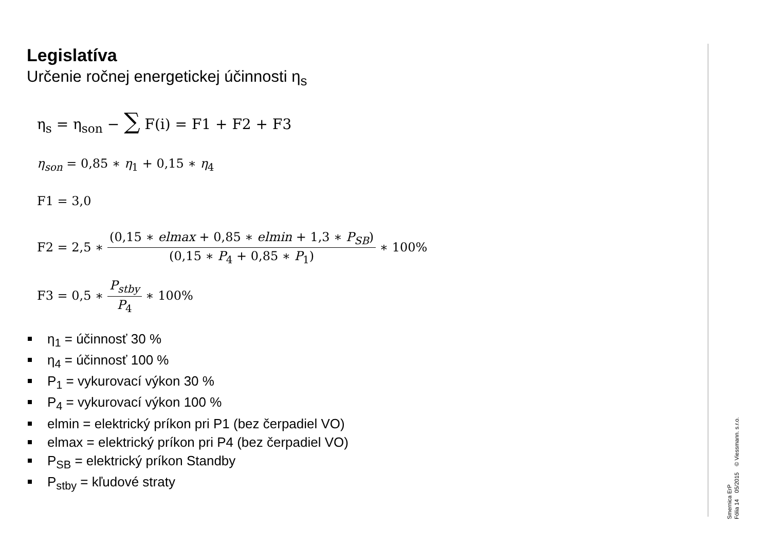Legislatíva
Určenie ročnej energetickej účinnosti η<sub>s</sub>
η<sub>s</sub> = η<sub>son</sub> − ∑ F(i) = F1 + F2 + F3
η<sub>son</sub> = 0,85 ∗ η<sub>1</sub> + 0,15 ∗ η<sub>4</sub>
F1 = 3,0
F2 = 2,5 ∗ (0,15 ∗ elmax + 0,85 ∗ elmin + 1,3 ∗ P<sub>SB</sub>) (0,15 ∗ P<sub>4</sub> + 0,85 ∗ P<sub>1</sub>) ∗ 100%
F3 = 0,5 ∗ P<sub>stby</sub> P<sub>4</sub> ∗ 100%
η<sub>1</sub> = účinnosť 30 %
η<sub>4</sub> = účinnosť 100 %
P<sub>1</sub> = vykurovací výkon 30 %
P<sub>4</sub> = vykurovací výkon 100 %
elmin = elektrický príkon pri P1 (bez čerpadiel VO)
elmax = elektrický príkon pri P4 (bez čerpadiel VO)
P<sub>SB</sub> = elektrický príkon Standby
P<sub>stby</sub> = kľudové straty
Smernica ErP
Fólia 14 05/2015 © Viessmann. s.r.o.